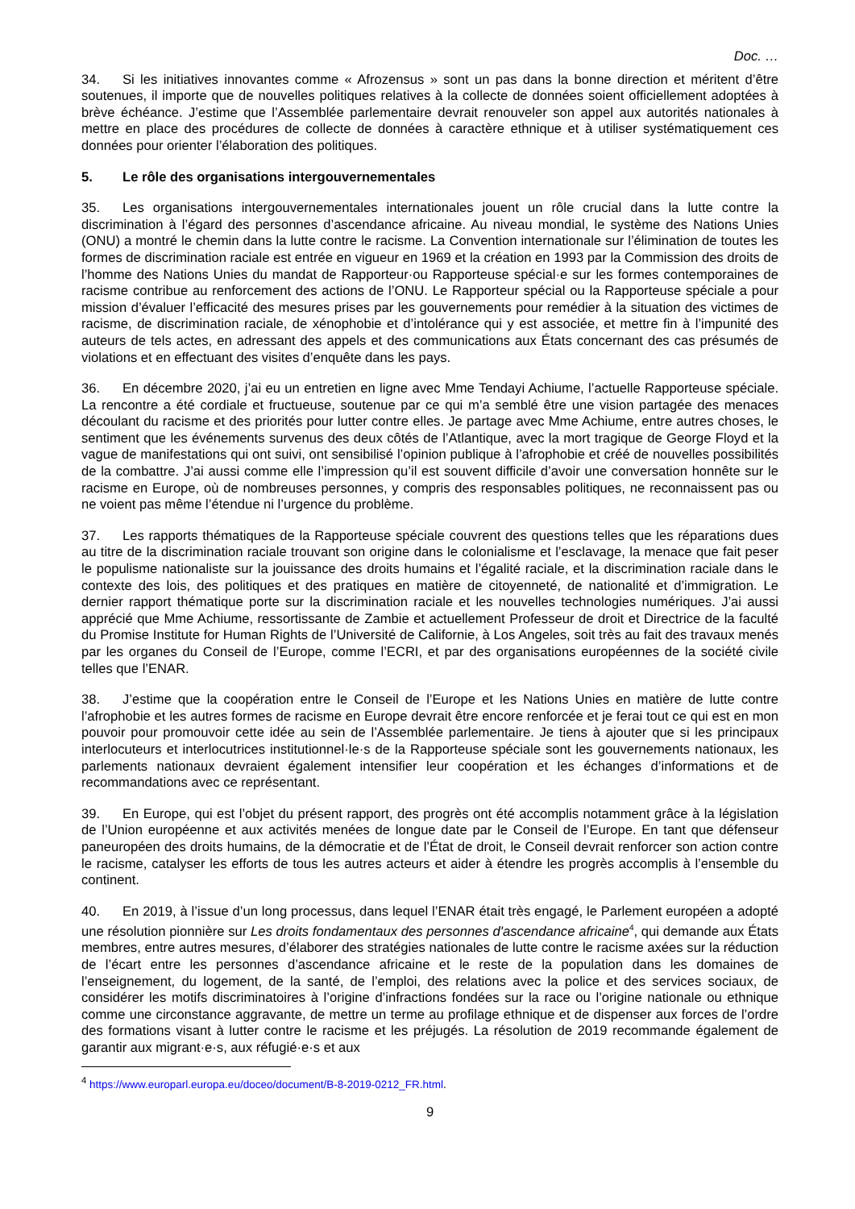Doc. …
34. Si les initiatives innovantes comme « Afrozensus » sont un pas dans la bonne direction et méritent d’être soutenues, il importe que de nouvelles politiques relatives à la collecte de données soient officiellement adoptées à brève échéance. J’estime que l’Assemblée parlementaire devrait renouveler son appel aux autorités nationales à mettre en place des procédures de collecte de données à caractère ethnique et à utiliser systématiquement ces données pour orienter l’élaboration des politiques.
5. Le rôle des organisations intergouvernementales
35. Les organisations intergouvernementales internationales jouent un rôle crucial dans la lutte contre la discrimination à l’égard des personnes d’ascendance africaine. Au niveau mondial, le système des Nations Unies (ONU) a montré le chemin dans la lutte contre le racisme. La Convention internationale sur l’élimination de toutes les formes de discrimination raciale est entrée en vigueur en 1969 et la création en 1993 par la Commission des droits de l’homme des Nations Unies du mandat de Rapporteur·ou Rapporteuse spécial·e sur les formes contemporaines de racisme contribue au renforcement des actions de l’ONU. Le Rapporteur spécial ou la Rapporteuse spéciale a pour mission d’évaluer l’efficacité des mesures prises par les gouvernements pour remédier à la situation des victimes de racisme, de discrimination raciale, de xénophobie et d’intolérance qui y est associée, et mettre fin à l’impunité des auteurs de tels actes, en adressant des appels et des communications aux États concernant des cas présumés de violations et en effectuant des visites d’enquête dans les pays.
36. En décembre 2020, j’ai eu un entretien en ligne avec Mme Tendayi Achiume, l’actuelle Rapporteuse spéciale. La rencontre a été cordiale et fructueuse, soutenue par ce qui m’a semblé être une vision partagée des menaces découlant du racisme et des priorités pour lutter contre elles. Je partage avec Mme Achiume, entre autres choses, le sentiment que les événements survenus des deux côtés de l’Atlantique, avec la mort tragique de George Floyd et la vague de manifestations qui ont suivi, ont sensibilisé l’opinion publique à l’afrophobie et créé de nouvelles possibilités de la combattre. J’ai aussi comme elle l’impression qu’il est souvent difficile d’avoir une conversation honnête sur le racisme en Europe, où de nombreuses personnes, y compris des responsables politiques, ne reconnaissent pas ou ne voient pas même l’étendue ni l’urgence du problème.
37. Les rapports thématiques de la Rapporteuse spéciale couvrent des questions telles que les réparations dues au titre de la discrimination raciale trouvant son origine dans le colonialisme et l’esclavage, la menace que fait peser le populisme nationaliste sur la jouissance des droits humains et l’égalité raciale, et la discrimination raciale dans le contexte des lois, des politiques et des pratiques en matière de citoyenneté, de nationalité et d’immigration. Le dernier rapport thématique porte sur la discrimination raciale et les nouvelles technologies numériques. J’ai aussi apprécié que Mme Achiume, ressortissante de Zambie et actuellement Professeur de droit et Directrice de la faculté du Promise Institute for Human Rights de l’Université de Californie, à Los Angeles, soit très au fait des travaux menés par les organes du Conseil de l’Europe, comme l’ECRI, et par des organisations européennes de la société civile telles que l’ENAR.
38. J’estime que la coopération entre le Conseil de l’Europe et les Nations Unies en matière de lutte contre l’afrophobie et les autres formes de racisme en Europe devrait être encore renforcée et je ferai tout ce qui est en mon pouvoir pour promouvoir cette idée au sein de l’Assemblée parlementaire. Je tiens à ajouter que si les principaux interlocuteurs et interlocutrices institutionnel·le·s de la Rapporteuse spéciale sont les gouvernements nationaux, les parlements nationaux devraient également intensifier leur coopération et les échanges d’informations et de recommandations avec ce représentant.
39. En Europe, qui est l’objet du présent rapport, des progrès ont été accomplis notamment grâce à la législation de l’Union européenne et aux activités menées de longue date par le Conseil de l’Europe. En tant que défenseur paneuropéen des droits humains, de la démocratie et de l’État de droit, le Conseil devrait renforcer son action contre le racisme, catalyser les efforts de tous les autres acteurs et aider à étendre les progrès accomplis à l’ensemble du continent.
40. En 2019, à l’issue d’un long processus, dans lequel l’ENAR était très engagé, le Parlement européen a adopté une résolution pionnière sur Les droits fondamentaux des personnes d'ascendance africaine<sup>4</sup>, qui demande aux États membres, entre autres mesures, d’élaborer des stratégies nationales de lutte contre le racisme axées sur la réduction de l’écart entre les personnes d’ascendance africaine et le reste de la population dans les domaines de l’enseignement, du logement, de la santé, de l’emploi, des relations avec la police et des services sociaux, de considérer les motifs discriminatoires à l’origine d’infractions fondées sur la race ou l’origine nationale ou ethnique comme une circonstance aggravante, de mettre un terme au profilage ethnique et de dispenser aux forces de l’ordre des formations visant à lutter contre le racisme et les préjugés. La résolution de 2019 recommande également de garantir aux migrant·e·s, aux réfugié·e·s et aux
<sup>4</sup> https://www.europarl.europa.eu/doceo/document/B-8-2019-0212_FR.html.
9